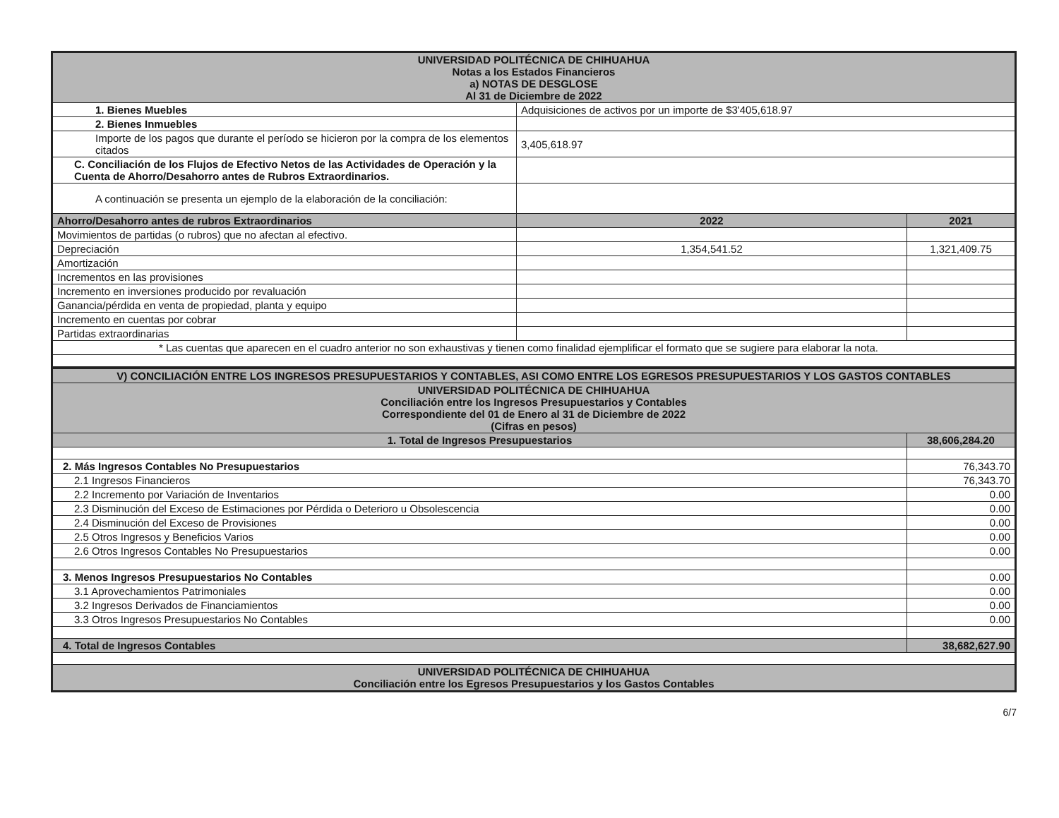| UNIVERSIDAD POLITÉCNICA DE CHIHUAHUA Notas a los Estados Financieros a) NOTAS DE DESGLOSE Al 31 de Diciembre de 2022 | | |
| --- | --- | --- |
| 1. Bienes Muebles | Adquisiciones de activos por un importe de $3'405,618.97 | |
| 2. Bienes Inmuebles | | |
| Importe de los pagos que durante el período se hicieron por la compra de los elementos citados | 3,405,618.97 | |
| C. Conciliación de los Flujos de Efectivo Netos de las Actividades de Operación y la Cuenta de Ahorro/Desahorro antes de Rubros Extraordinarios. | | |
| A continuación se presenta un ejemplo de la elaboración de la conciliación: | | |
| Ahorro/Desahorro antes de rubros Extraordinarios | 2022 | 2021 |
| Movimientos de partidas (o rubros) que no afectan al efectivo. | | |
| Depreciación | 1,354,541.52 | 1,321,409.75 |
| Amortización | | |
| Incrementos en las provisiones | | |
| Incremento en inversiones producido por revaluación | | |
| Ganancia/pérdida en venta de propiedad, planta y equipo | | |
| Incremento en cuentas por cobrar | | |
| Partidas extraordinarias | | |
| * Las cuentas que aparecen en el cuadro anterior no son exhaustivas y tienen como finalidad ejemplificar el formato que se sugiere para elaborar la nota. | | |
| V) CONCILIACIÓN ENTRE LOS INGRESOS PRESUPUESTARIOS Y CONTABLES, ASI COMO ENTRE LOS EGRESOS PRESUPUESTARIOS Y LOS GASTOS CONTABLES | |
| --- | --- |
| UNIVERSIDAD POLITÉCNICA DE CHIHUAHUA Conciliación entre los Ingresos Presupuestarios y Contables Correspondiente del 01 de Enero al 31 de Diciembre de 2022 (Cifras en pesos) | |
| 1. Total de Ingresos Presupuestarios | 38,606,284.20 |
| 2. Más Ingresos Contables No Presupuestarios | 76,343.70 |
| 2.1 Ingresos Financieros | 76,343.70 |
| 2.2 Incremento por Variación de Inventarios | 0.00 |
| 2.3 Disminución del Exceso de Estimaciones por Pérdida o Deterioro u Obsolescencia | 0.00 |
| 2.4 Disminución del Exceso de Provisiones | 0.00 |
| 2.5 Otros Ingresos y Beneficios Varios | 0.00 |
| 2.6 Otros Ingresos Contables No Presupuestarios | 0.00 |
| 3. Menos Ingresos Presupuestarios No Contables | 0.00 |
| 3.1 Aprovechamientos Patrimoniales | 0.00 |
| 3.2 Ingresos Derivados de Financiamientos | 0.00 |
| 3.3 Otros Ingresos Presupuestarios No Contables | 0.00 |
| 4. Total de Ingresos Contables | 38,682,627.90 |
| UNIVERSIDAD POLITÉCNICA DE CHIHUAHUA Conciliación entre los Egresos Presupuestarios y los Gastos Contables | |
6/7